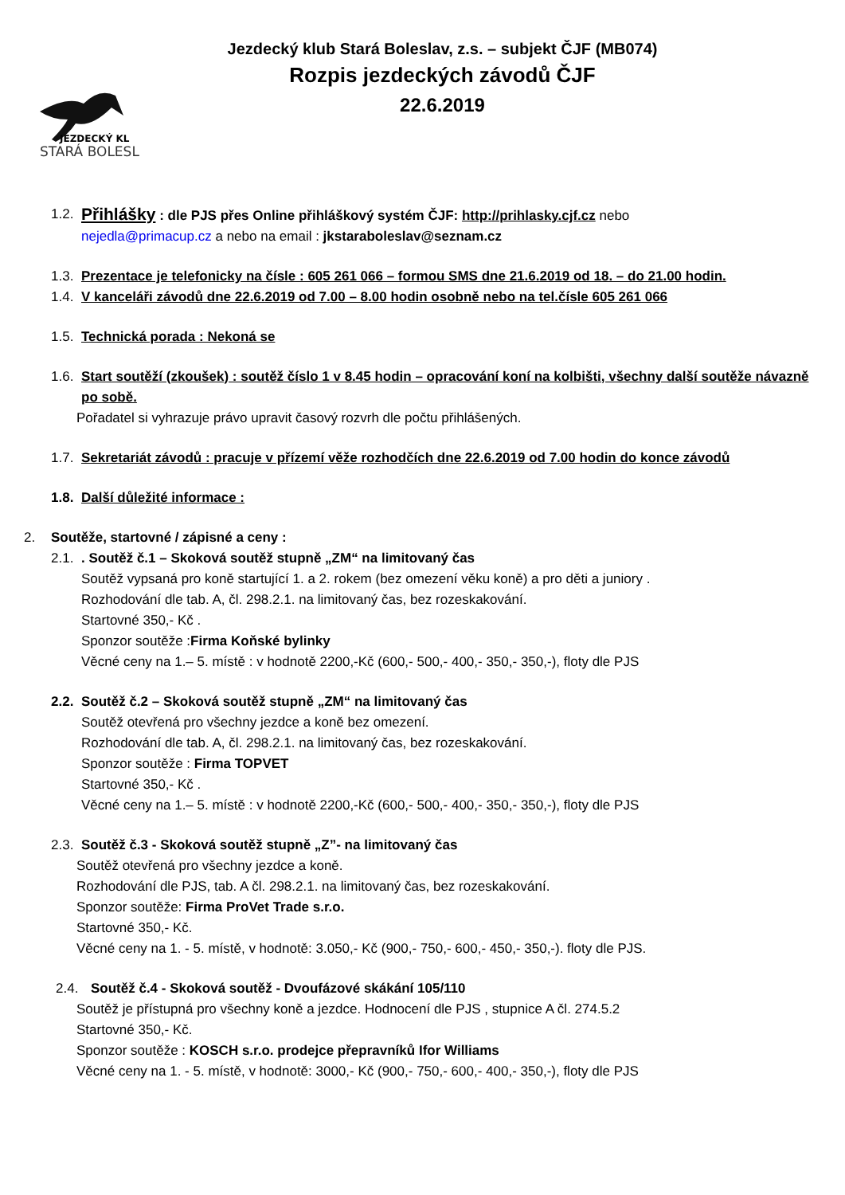JEZDECKÝ KL
STARÁ BOLESL
Jezdecký klub Stará Boleslav, z.s. – subjekt ČJF (MB074)
Rozpis jezdeckých závodů ČJF
22.6.2019
1.2.
Přihlášky : dle PJS přes Online přihláškový systém ČJF: http://prihlasky.cjf.cz nebo
nejedla@primacup.cz a nebo na email : jkstaraboleslav@seznam.cz
1.3.
Prezentace je telefonicky na čísle : 605 261 066 – formou SMS dne 21.6.2019 od 18. – do 21.00 hodin.
1.4.
V kanceláři závodů dne 22.6.2019 od 7.00 – 8.00 hodin osobně nebo na tel.čísle 605 261 066
1.5.
Technická porada : Nekoná se
1.6.
Start soutěží (zkoušek) : soutěž číslo 1 v 8.45 hodin – opracování koní na kolbišti, všechny další soutěže návazně po sobě.
Pořadatel si vyhrazuje právo upravit časový rozvrh dle počtu přihlášených.
1.7.
Sekretariát závodů : pracuje v přízemí věže rozhodčích dne 22.6.2019 od 7.00 hodin do konce závodů
1.8.
Další důležité informace :
2. Soutěže, startovné / zápisné a ceny :
2.1.
. Soutěž č.1 – Skoková soutěž stupně „ZM“ na limitovaný čas
Soutěž vypsaná pro koně startující 1. a 2. rokem (bez omezení věku koně) a pro děti a juniory .
Rozhodování dle tab. A, čl. 298.2.1. na limitovaný čas, bez rozeskakování.
Startovné 350,- Kč .
Sponzor soutěže :Firma Koňské bylinky
Věcné ceny na 1.– 5. místě : v hodnotě 2200,-Kč (600,- 500,- 400,- 350,- 350,-), floty dle PJS
2.2.
Soutěž č.2 – Skoková soutěž stupně „ZM“ na limitovaný čas
Soutěž otevřená pro všechny jezdce a koně bez omezení.
Rozhodování dle tab. A, čl. 298.2.1. na limitovaný čas, bez rozeskakování.
Sponzor soutěže : Firma TOPVET
Startovné 350,- Kč .
Věcné ceny na 1.– 5. místě : v hodnotě 2200,-Kč (600,- 500,- 400,- 350,- 350,-), floty dle PJS
2.3.
Soutěž č.3 - Skoková soutěž stupně „Z”- na limitovaný čas
Soutěž otevřená pro všechny jezdce a koně.
Rozhodování dle PJS, tab. A čl. 298.2.1. na limitovaný čas, bez rozeskakování.
Sponzor soutěže: Firma ProVet Trade s.r.o.
Startovné 350,- Kč.
Věcné ceny na 1. - 5. místě, v hodnotě: 3.050,- Kč (900,- 750,- 600,- 450,- 350,-). floty dle PJS.
2.4. Soutěž č.4 - Skoková soutěž - Dvoufázové skákání 105/110
Soutěž je přístupná pro všechny koně a jezdce. Hodnocení dle PJS , stupnice A čl. 274.5.2
Startovné 350,- Kč.
Sponzor soutěže : KOSCH s.r.o. prodejce přepravníků Ifor Williams
Věcné ceny na 1. - 5. místě, v hodnotě: 3000,- Kč (900,- 750,- 600,- 400,- 350,-), floty dle PJS